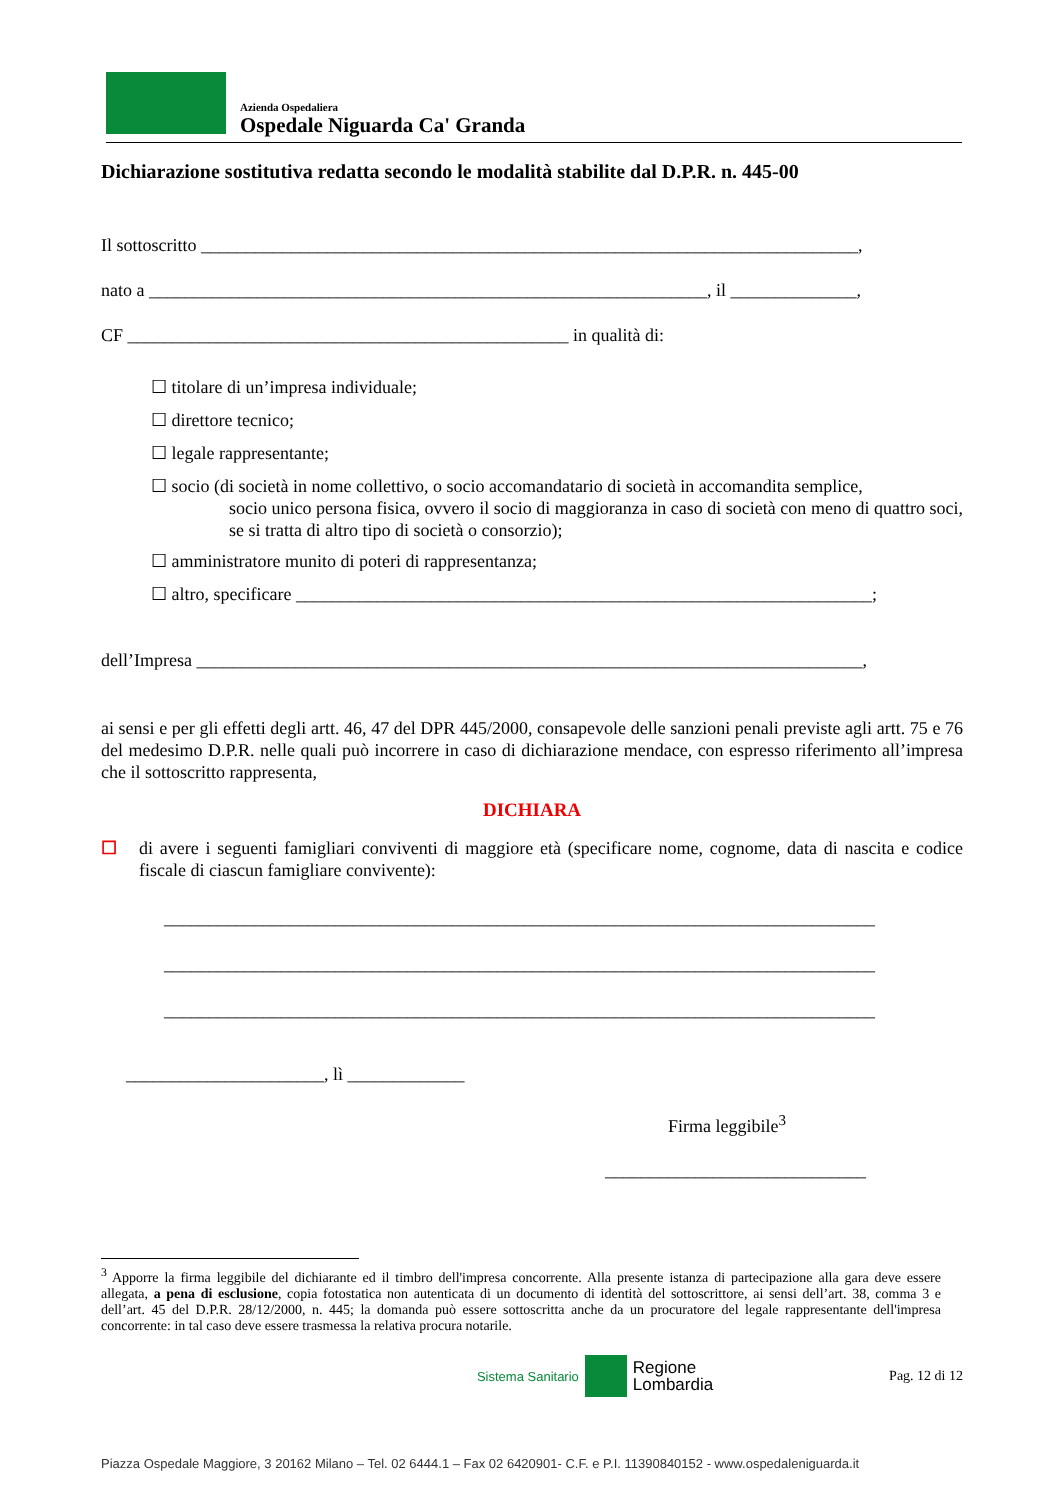Azienda Ospedaliera
Ospedale Niguarda Ca' Granda
Dichiarazione sostitutiva redatta secondo le modalità stabilite dal D.P.R. n. 445-00
Il sottoscritto _________________________________________________________________________,
nato a ______________________________________________________________, il ______________,
CF _________________________________________________ in qualità di:
☐ titolare di un’impresa individuale;
☐ direttore tecnico;
☐ legale rappresentante;
☐ socio (di società in nome collettivo, o socio accomandatario di società in accomandita semplice,
socio unico persona fisica, ovvero il socio di maggioranza in caso di società con meno di quattro soci, se si tratta di altro tipo di società o consorzio);
☐ amministratore munito di poteri di rappresentanza;
☐ altro, specificare ________________________________________________________________;
dell’Impresa __________________________________________________________________________,
ai sensi e per gli effetti degli artt. 46, 47 del DPR 445/2000, consapevole delle sanzioni penali previste agli artt. 75 e 76 del medesimo D.P.R. nelle quali può incorrere in caso di dichiarazione mendace, con espresso riferimento all’impresa che il sottoscritto rappresenta,
DICHIARA
☐ di avere i seguenti famigliari conviventi di maggiore età (specificare nome, cognome, data di nascita e codice fiscale di ciascun famigliare convivente):
_______________________________________________________________________________
_______________________________________________________________________________
_______________________________________________________________________________
______________________, lì _____________
Firma leggibile<sup>3</sup>
_____________________________
<sup>3</sup> Apporre la firma leggibile del dichiarante ed il timbro dell'impresa concorrente. Alla presente istanza di partecipazione alla gara deve essere allegata, a pena di esclusione, copia fotostatica non autenticata di un documento di identità del sottoscrittore, ai sensi dell’art. 38, comma 3 e dell’art. 45 del D.P.R. 28/12/2000, n. 445; la domanda può essere sottoscritta anche da un procuratore del legale rappresentante dell'impresa concorrente: in tal caso deve essere trasmessa la relativa procura notarile.
Sistema Sanitario Regione
Lombardia
Pag. 12 di 12
Piazza Ospedale Maggiore, 3 20162 Milano – Tel. 02 6444.1 – Fax 02 6420901- C.F. e P.I. 11390840152 - www.ospedaleniguarda.it